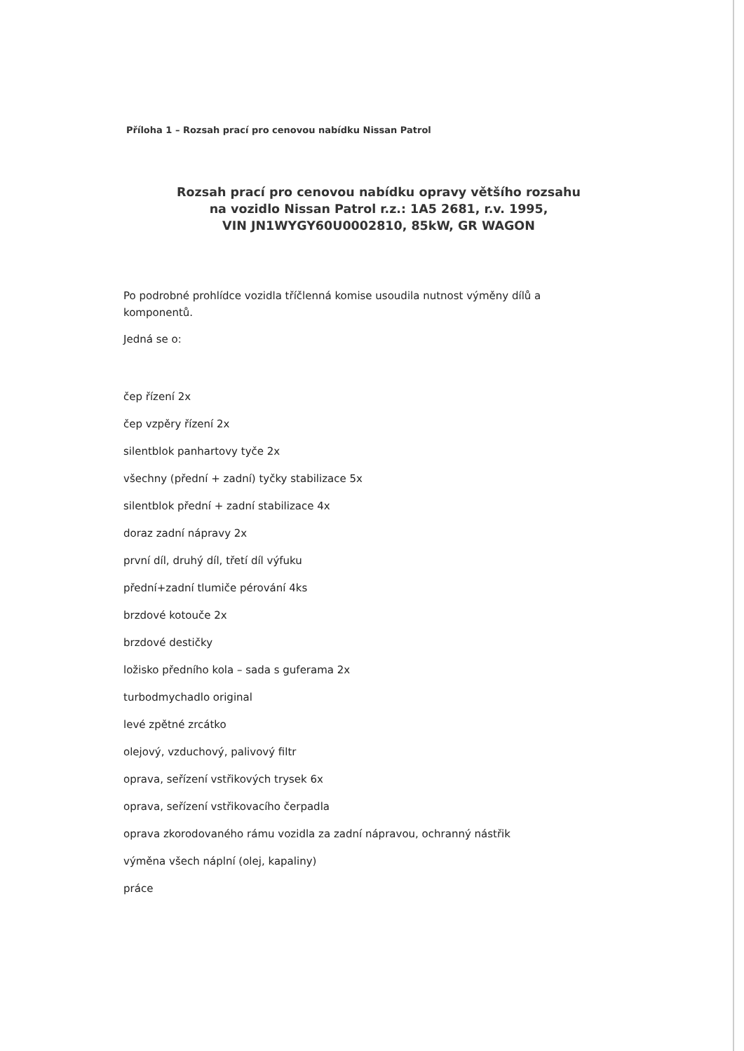Příloha 1 – Rozsah prací pro cenovou nabídku Nissan Patrol
Rozsah prací pro cenovou nabídku opravy většího rozsahu
na vozidlo Nissan Patrol r.z.: 1A5 2681, r.v. 1995,
VIN JN1WYGY60U0002810, 85kW, GR WAGON
Po podrobné prohlídce vozidla tříčlenná komise usoudila nutnost výměny dílů a komponentů.
Jedná se o:
čep řízení 2x
čep vzpěry řízení 2x
silentblok panhartovy tyče 2x
všechny (přední + zadní) tyčky stabilizace 5x
silentblok přední + zadní stabilizace 4x
doraz zadní nápravy 2x
první díl, druhý díl, třetí díl výfuku
přední+zadní tlumiče pérování 4ks
brzdové kotouče 2x
brzdové destičky
ložisko předního kola – sada s guferama 2x
turbodmychadlo original
levé zpětné zrcátko
olejový, vzduchový, palivový filtr
oprava, seřízení vstřikových trysek 6x
oprava, seřízení vstřikovacího čerpadla
oprava zkorodovaného rámu vozidla za zadní nápravou, ochranný nástřik
výměna všech náplní (olej, kapaliny)
práce